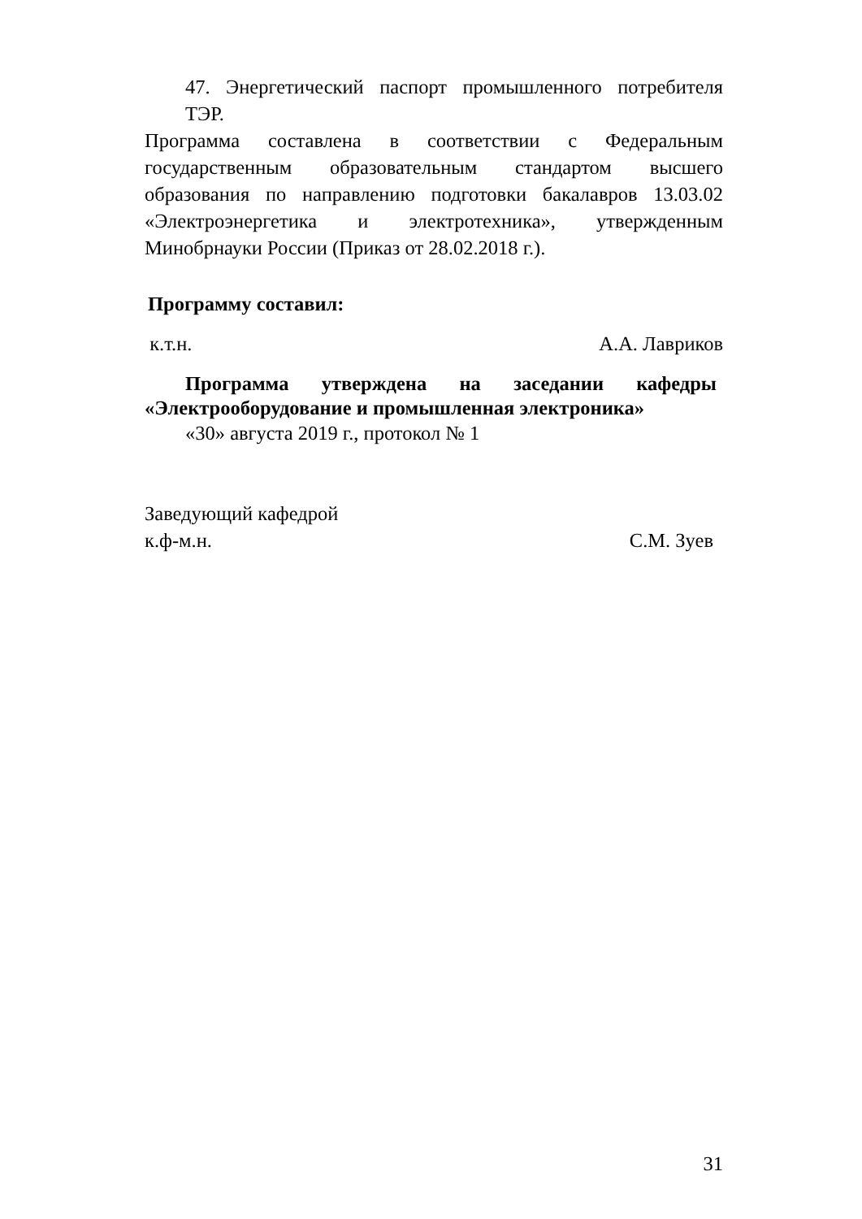47. Энергетический паспорт промышленного потребителя
ТЭР.
Программа составлена в соответствии с Федеральным государственным образовательным стандартом высшего образования по направлению подготовки бакалавров 13.03.02 «Электроэнергетика и электротехника», утвержденным
Минобрнауки России (Приказ от 28.02.2018 г.).
Программу составил:
к.т.н. А.А. Лавриков
Программа утверждена на заседании кафедры
«Электрооборудование и промышленная электроника»
«30» августа 2019 г., протокол № 1
Заведующий кафедрой
к.ф-м.н. С.М. Зуев
31